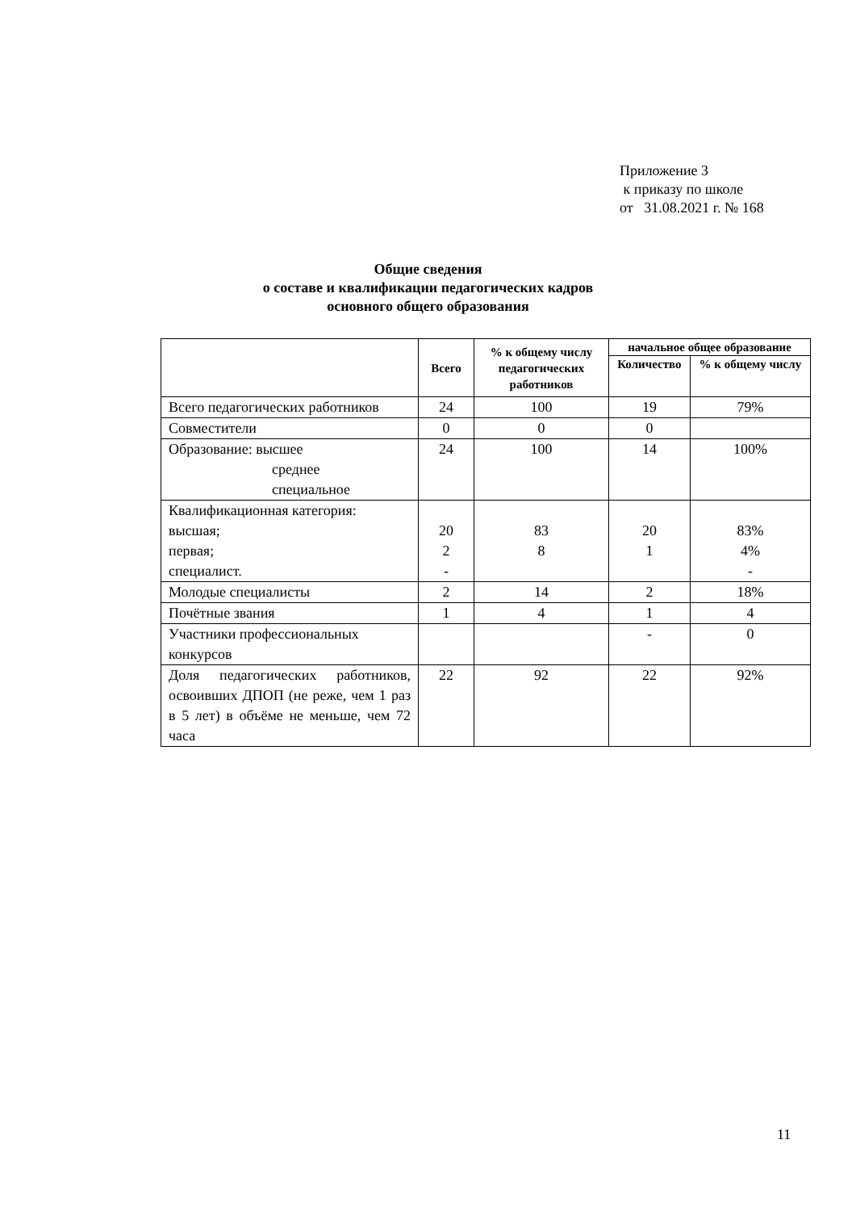Приложение 3
к приказу по школе
от 31.08.2021 г. № 168
Общие сведения
о составе и квалификации педагогических кадров
основного общего образования
| | Всего | % к общему числу педагогических работников | начальное общее образование | |
| --- | --- | --- | --- | --- |
| | | | Количество | % к общему числу |
| Всего педагогических работников | 24 | 100 | 19 | 79% |
| Совместители | 0 | 0 | 0 | |
| Образование: высшее среднее специальное | 24 | 100 | 14 | 100% |
| Квалификационная категория: высшая; первая; специалист. | 20 2 - | 83 8 | 20 1 | 83% 4% - |
| Молодые специалисты | 2 | 14 | 2 | 18% |
| Почётные звания | 1 | 4 | 1 | 4 |
| Участники профессиональных конкурсов | | | - | 0 |
| Доля педагогических работников, освоивших ДПОП (не реже, чем 1 раз в 5 лет) в объёме не меньше, чем 72 часа | 22 | 92 | 22 | 92% |
11